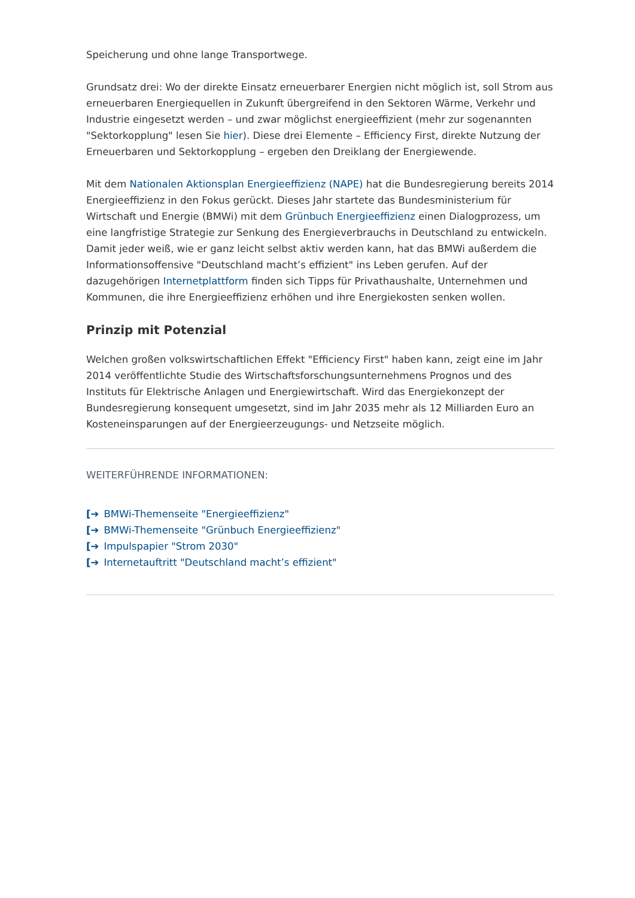Speicherung und ohne lange Transportwege.
Grundsatz drei: Wo der direkte Einsatz erneuerbarer Energien nicht möglich ist, soll Strom aus erneuerbaren Energiequellen in Zukunft übergreifend in den Sektoren Wärme, Verkehr und Industrie eingesetzt werden – und zwar möglichst energieeffizient (mehr zur sogenannten "Sektorkopplung" lesen Sie hier). Diese drei Elemente – Efficiency First, direkte Nutzung der Erneuerbaren und Sektorkopplung – ergeben den Dreiklang der Energiewende.
Mit dem Nationalen Aktionsplan Energieeffizienz (NAPE) hat die Bundesregierung bereits 2014 Energieeffizienz in den Fokus gerückt. Dieses Jahr startete das Bundesministerium für Wirtschaft und Energie (BMWi) mit dem Grünbuch Energieeffizienz einen Dialogprozess, um eine langfristige Strategie zur Senkung des Energieverbrauchs in Deutschland zu entwickeln. Damit jeder weiß, wie er ganz leicht selbst aktiv werden kann, hat das BMWi außerdem die Informationsoffensive "Deutschland macht’s effizient" ins Leben gerufen. Auf der dazugehörigen Internetplattform finden sich Tipps für Privathaushalte, Unternehmen und Kommunen, die ihre Energieeffizienz erhöhen und ihre Energiekosten senken wollen.
Prinzip mit Potenzial
Welchen großen volkswirtschaftlichen Effekt "Efficiency First" haben kann, zeigt eine im Jahr 2014 veröffentlichte Studie des Wirtschaftsforschungsunternehmens Prognos und des Instituts für Elektrische Anlagen und Energiewirtschaft. Wird das Energiekonzept der Bundesregierung konsequent umgesetzt, sind im Jahr 2035 mehr als 12 Milliarden Euro an Kosteneinsparungen auf der Energieerzeugungs- und Netzseite möglich.
WEITERFÜHRENDE INFORMATIONEN:
[➔ BMWi-Themenseite "Energieeffizienz"
[➔ BMWi-Themenseite "Grünbuch Energieeffizienz"
[➔ Impulspapier "Strom 2030"
[➔ Internetauftritt "Deutschland macht’s effizient"